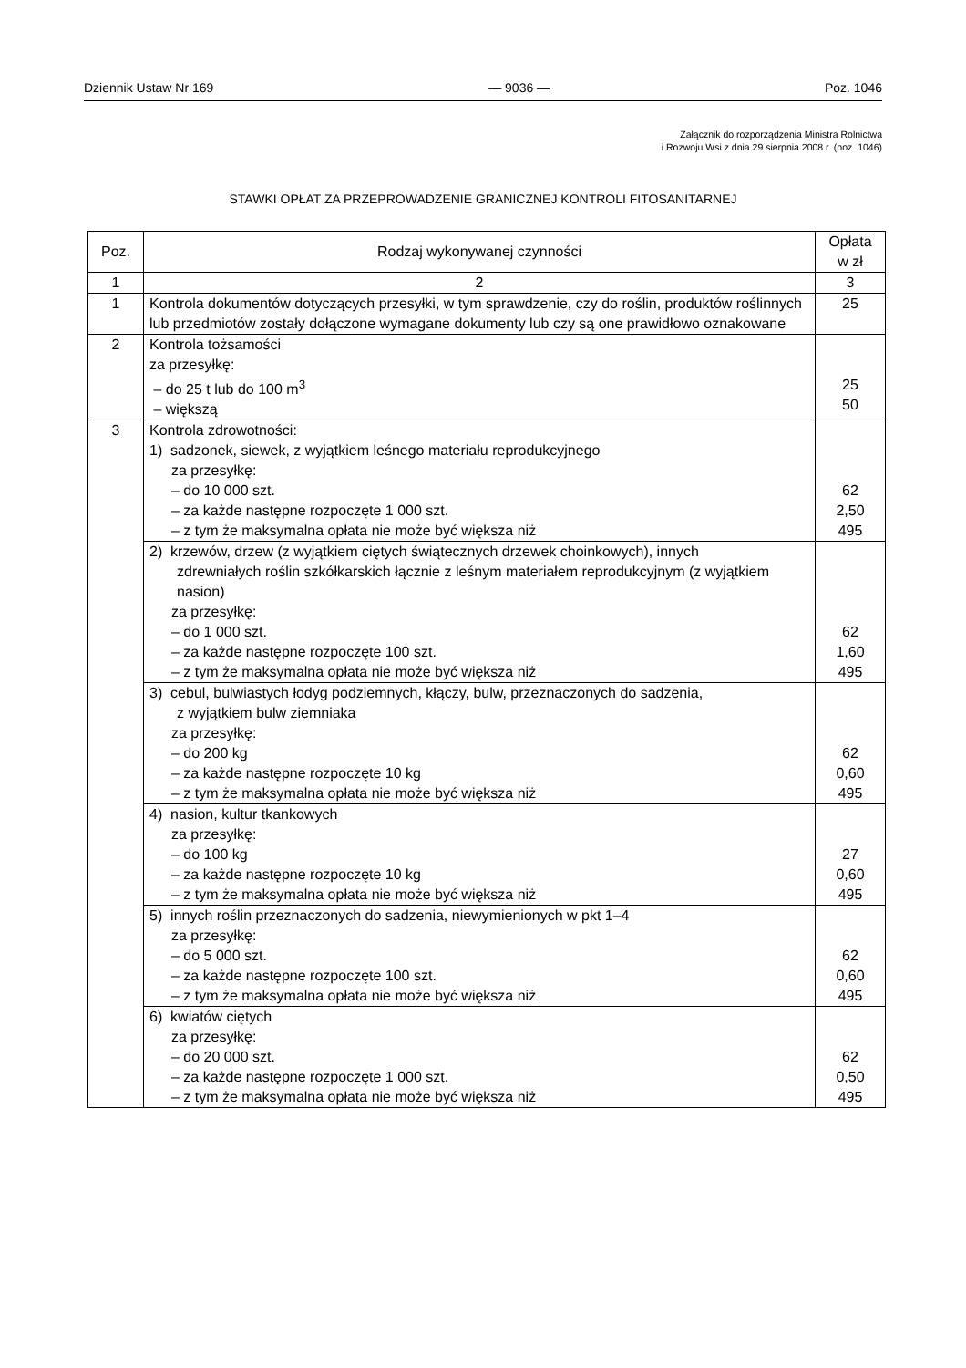Dziennik Ustaw Nr 169 — 9036 — Poz. 1046
Załącznik do rozporządzenia Ministra Rolnictwa
i Rozwoju Wsi z dnia 29 sierpnia 2008 r. (poz. 1046)
STAWKI OPŁAT ZA PRZEPROWADZENIE GRANICZNEJ KONTROLI FITOSANITARNEJ
| Poz. | Rodzaj wykonywanej czynności | Opłata w zł |
| --- | --- | --- |
| 1 | 2 | 3 |
| 1 | Kontrola dokumentów dotyczących przesyłki, w tym sprawdzenie, czy do roślin, produktów roślinnych lub przedmiotów zostały dołączone wymagane dokumenty lub czy są one prawidłowo oznakowane | 25 |
| 2 | Kontrola tożsamości za przesyłkę: – do 25 t lub do 100 m<sup>3</sup> – większą | 25 50 |
| 3 | Kontrola zdrowotności: 1) sadzonek, siewek, z wyjątkiem leśnego materiału reprodukcyjnego za przesyłkę: – do 10 000 szt. – za każde następne rozpoczęte 1 000 szt. – z tym że maksymalna opłata nie może być większa niż | 62 2,50 495 |
| | 2) krzewów, drzew (z wyjątkiem ciętych świątecznych drzewek choinkowych), innych zdrewniałych roślin szkółkarskich łącznie z leśnym materiałem reprodukcyjnym (z wyjątkiem nasion) za przesyłkę: – do 1 000 szt. – za każde następne rozpoczęte 100 szt. – z tym że maksymalna opłata nie może być większa niż | 62 1,60 495 |
| | 3) cebul, bulwiastych łodyg podziemnych, kłączy, bulw, przeznaczonych do sadzenia, z wyjątkiem bulw ziemniaka za przesyłkę: – do 200 kg – za każde następne rozpoczęte 10 kg – z tym że maksymalna opłata nie może być większa niż | 62 0,60 495 |
| | 4) nasion, kultur tkankowych za przesyłkę: – do 100 kg – za każde następne rozpoczęte 10 kg – z tym że maksymalna opłata nie może być większa niż | 27 0,60 495 |
| | 5) innych roślin przeznaczonych do sadzenia, niewymienionych w pkt 1–4 za przesyłkę: – do 5 000 szt. – za każde następne rozpoczęte 100 szt. – z tym że maksymalna opłata nie może być większa niż | 62 0,60 495 |
| | 6) kwiatów ciętych za przesyłkę: – do 20 000 szt. – za każde następne rozpoczęte 1 000 szt. – z tym że maksymalna opłata nie może być większa niż | 62 0,50 495 |